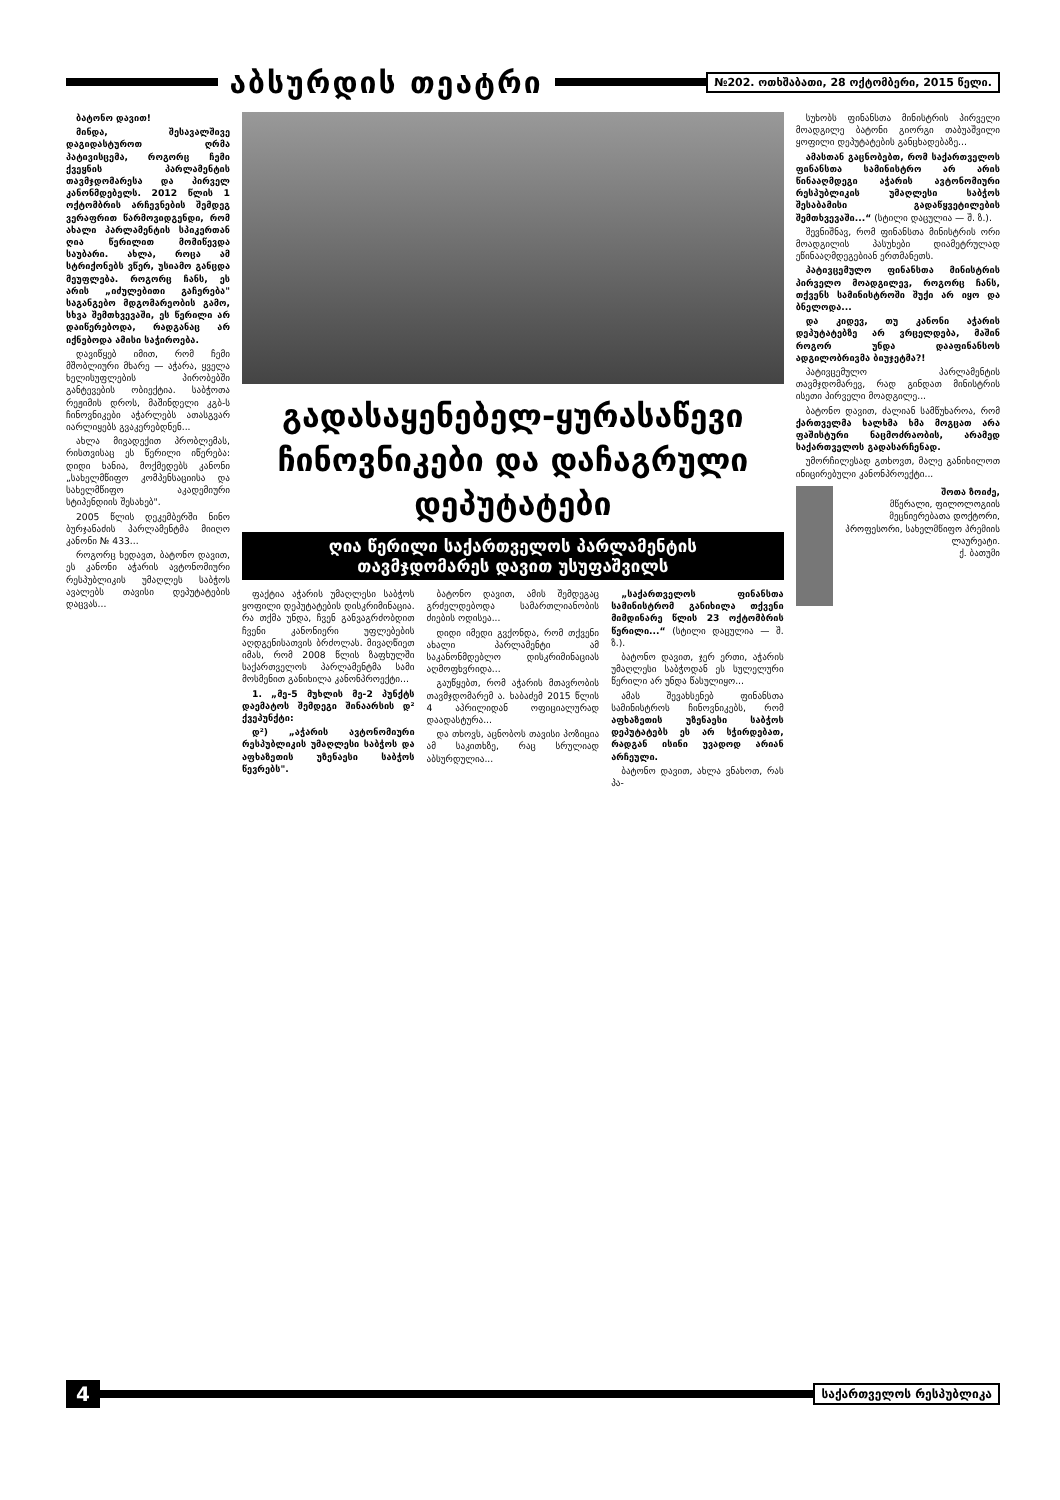აბსურდის თეატრი
№202. ოთხშაბათი, 28 ოქტომბერი, 2015 წელი.
ბატონო დავით!
მინდა, შესავალშივე დაგიდასტუროთ ღრმა პატივისცემა, როგორც ჩემი ქვეყნის პარლამენტის თავმჯდომარესა და პირველ კანონმდებელს. 2012 წლის 1 ოქტომბრის არჩევნების შემდეგ ვერაფრით წარმოვიდგენდი, რომ ახალი პარლამენტის სპიკერთან ღია წერილით მომიწევდა საუბარი. ახლა, როცა ამ სტრიქონებს ვწერ, უსიამო განცდა მეუფლება. როგორც ჩანს, ეს არის „იძულებითი გაჩერება" საგანგებო მდგომარეობის გამო, სხვა შემთხვევაში, ეს წერილი არ დაიწერებოდა, რადგანაც არ იქნებოდა ამისი საჭიროება.
დავიწყებ იმით, რომ ჩემი მშობლიური მხარე — აჭარა, ყველა ხელისუფლების პირობებში განტევების ობიექტია. საბჭოთა რეჟიმის დროს, მაშინდელი კგბ-ს ჩინოვნიკები აჭარლებს ათასგვარ იარლიყებს გვაკერებდნენ...
ახლა მივადექით პრობლემას, რისთვისაც ეს წერილი იწერება: დიდი ხანია, მოქმედებს კანონი „სახელმწიფო კომპენსაციისა და სახელმწიფო აკადემიური სტიპენდიის შესახებ".
2005 წლის დეკემბერში ნინო ბურჯანაძის პარლამენტმა მიიღო კანონი № 433...
როგორც ხედავთ, ბატონო დავით, ეს კანონი აჭარის ავტონომიური რესპუბლიკის უმაღლეს საბჭოს ავალებს თავისი დეპუტატების დაცვას...
გადასაყენებელ-ყურასაწევი ჩინოვნიკები და დაჩაგრული დეპუტატები
ღია წერილი საქართველოს პარლამენტის
თავმჯდომარეს დავით უსუფაშვილს
ფაქტია აჭარის უმაღლესი საბჭოს ყოფილი დეპუტატების დისკრიმინაცია. რა თქმა უნდა, ჩვენ განვაგრძობდით ჩვენი კანონიერი უფლებების აღდგენისათვის ბრძოლას. მივაღწიეთ იმას, რომ 2008 წლის ზაფხულში საქართველოს პარლამენტმა სამი მოსმენით განიხილა კანონპროექტი...
1. „მე-5 მუხლის მე-2 პუნქტს დაემატოს შემდეგი შინაარსის დ² ქვეპუნქტი:
დ²) „აჭარის ავტონომიური რესპუბლიკის უმაღლესი საბჭოს და აფხაზეთის უზენაესი საბჭოს წევრებს".
ბატონო დავით, ამის შემდეგაც გრძელდებოდა სამართლიანობის ძიების ოდისეა...
დიდი იმედი გვქონდა, რომ თქვენი ახალი პარლამენტი ამ საკანონმდებლო დისკრიმინაციას აღმოფხვრიდა...
გაუწყებთ, რომ აჭარის მთავრობის თავმჯდომარემ ა. ხაბაძემ 2015 წლის 4 აპრილიდან ოფიციალურად დაადასტურა...
და თხოვს, აცნობოს თავისი პოზიცია ამ საკითხზე, რაც სრულიად აბსურდულია...
„საქართველოს ფინანსთა სამინისტრომ განიხილა თქვენი მიმდინარე წლის 23 ოქტომბრის წერილი...“ (სტილი დაცულია — შ. ზ.).
ბატონო დავით, ჯერ ერთი, აჭარის უმაღლესი საბჭოდან ეს სულელური წერილი არ უნდა წასულიყო...
ამას შევახსენებ ფინანსთა სამინისტროს ჩინოვნიკებს, რომ აფხაზეთის უზენაესი საბჭოს დეპუტატებს ეს არ სჭირდებათ, რადგან ისინი უვადოდ არიან არჩეული.
ბატონო დავით, ახლა ვნახოთ, რას პა-
სუხობს ფინანსთა მინისტრის პირველი მოადგილე ბატონი გიორგი თაბუაშვილი ყოფილი დეპუტატების განცხადებაზე...
ამასთან გაცნობებთ, რომ საქართველოს ფინანსთა სამინისტრო არ არის წინააღმდეგი აჭარის ავტონომიური რესპუბლიკის უმაღლესი საბჭოს შესაბამისი გადაწყვეტილების შემთხვევაში...“ (სტილი დაცულია — შ. ზ.).
შევნიშნავ, რომ ფინანსთა მინისტრის ორი მოადგილის პასუხები დიამეტრულად ეწინააღმდეგებიან ერთმანეთს.
პატივცემულო ფინანსთა მინისტრის პირველო მოადგილევ, როგორც ჩანს, თქვენს სამინისტროში შუქი არ იყო და ბნელოდა...
და კიდევ, თუ კანონი აჭარის დეპუტატებზე არ ვრცელდება, მაშინ როგორ უნდა დააფინანსოს ადგილობრივმა ბიუჯეტმა?!
პატივცემულო პარლამენტის თავმჯდომარევ, რად გინდათ მინისტრის ისეთი პირველი მოადგილე...
ბატონო დავით, ძალიან სამწუხაროა, რომ ქართველმა ხალხმა ხმა მოგცათ არა ფაშისტური ნაცმოძრაობის, არამედ საქართველოს გადასარჩენად.
უმორჩილესად გთხოვთ, მალე განიხილოთ ინიცირებული კანონპროექტი...
შოთა ზოიძე,
მწერალი, ფილოლოგიის მეცნიერებათა დოქტორი, პროფესორი, სახელმწიფო პრემიის ლაურეატი.
ქ. ბათუმი
4
საქართველოს რესპუბლიკა